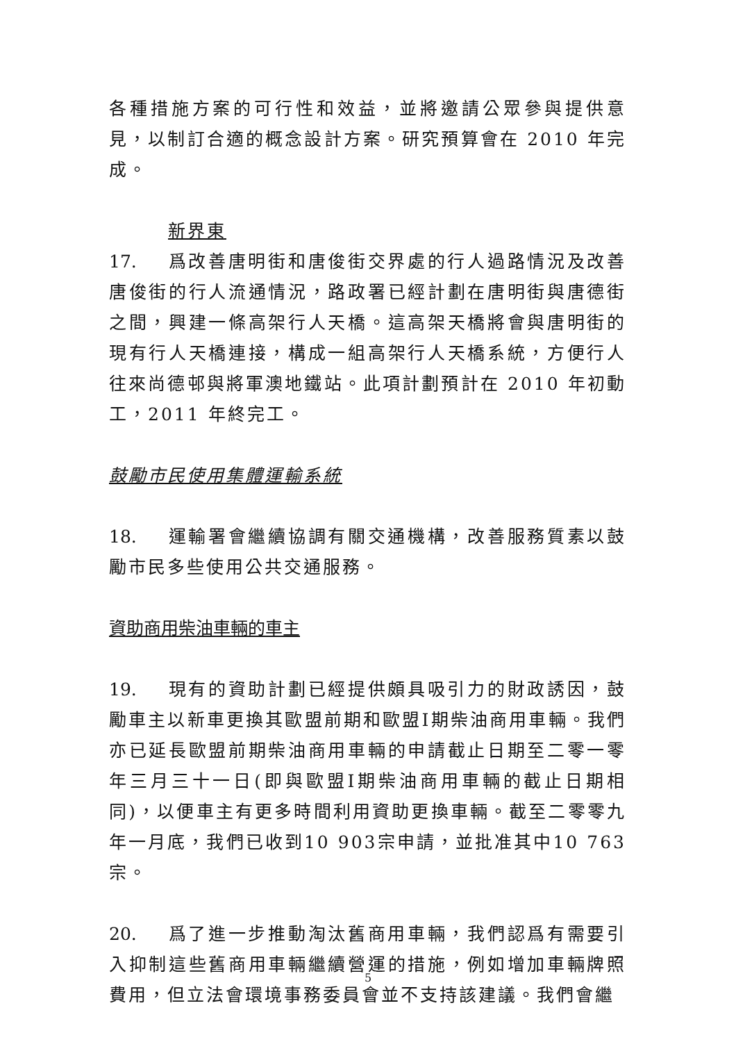各種措施方案的可行性和效益，並將邀請公眾參與提供意見，以制訂合適的概念設計方案。研究預算會在 2010 年完成。
新界東
17. 爲改善唐明街和唐俊街交界處的行人過路情況及改善唐俊街的行人流通情況，路政署已經計劃在唐明街與唐德街之間，興建一條高架行人天橋。這高架天橋將會與唐明街的現有行人天橋連接，構成一組高架行人天橋系統，方便行人往來尚德邨與將軍澳地鐵站。此項計劃預計在 2010 年初動工，2011 年終完工。
鼓勵市民使用集體運輸系統
18. 運輸署會繼續協調有關交通機構，改善服務質素以鼓勵市民多些使用公共交通服務。
資助商用柴油車輛的車主
19. 現有的資助計劃已經提供頗具吸引力的財政誘因，鼓勵車主以新車更換其歐盟前期和歐盟I期柴油商用車輛。我們亦已延長歐盟前期柴油商用車輛的申請截止日期至二零一零年三月三十一日(即與歐盟I期柴油商用車輛的截止日期相同)，以便車主有更多時間利用資助更換車輛。截至二零零九年一月底，我們已收到10 903宗申請，並批准其中10 763宗。
20. 爲了進一步推動淘汰舊商用車輛，我們認爲有需要引入抑制這些舊商用車輛繼續營運的措施，例如增加車輛牌照費用，但立法會環境事務委員會並不支持該建議。我們會繼
5